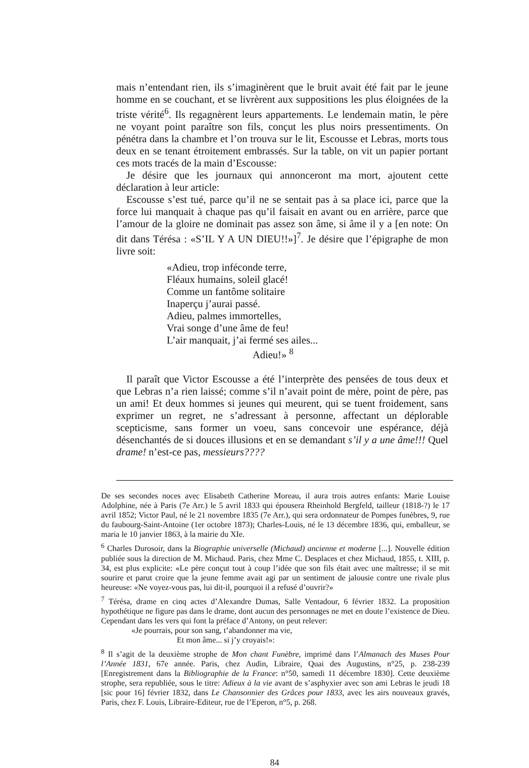mais n’entendant rien, ils s’imaginèrent que le bruit avait été fait par le jeune homme en se couchant, et se livrèrent aux suppositions les plus éloignées de la triste vérité<sup>6</sup>. Ils regagnèrent leurs appartements. Le lendemain matin, le père ne voyant point paraître son fils, conçut les plus noirs pressentiments. On pénétra dans la chambre et l’on trouva sur le lit, Escousse et Lebras, morts tous deux en se tenant étroitement embrassés. Sur la table, on vit un papier portant ces mots tracés de la main d’Escousse:
Je désire que les journaux qui annonceront ma mort, ajoutent cette déclaration à leur article:
Escousse s’est tué, parce qu’il ne se sentait pas à sa place ici, parce que la force lui manquait à chaque pas qu’il faisait en avant ou en arrière, parce que l’amour de la gloire ne dominait pas assez son âme, si âme il y a [en note: On dit dans Téré­sa : «S’IL Y A UN DIEU!!»]<sup>7</sup>. Je désire que l’épigraphe de mon livre soit:
«Adieu, trop inféconde terre,
Fléaux humains, soleil glacé!
Comme un fantôme solitaire
Inaperçu j’aurai passé.
Adieu, palmes immortelles,
Vrai songe d’une âme de feu!
L’air manquait, j’ai fermé ses ailes...
Adieu!» <sup>8</sup>
Il paraît que Victor Escousse a été l’interprète des pensées de tous deux et que Lebras n’a rien laissé; comme s’il n’avait point de mère, point de père, pas un ami! Et deux hommes si jeunes qui meurent, qui se tuent froidement, sans exprimer un regret, ne s’adressant à personne, affectant un déplorable scepticisme, sans former un voeu, sans concevoir une espérance, déjà désenchantés de si douces illusions et en se demandant s’il y a une âme!!! Quel drame! n’est-ce pas, messieurs????
De ses secondes noces avec Elisabeth Catherine Moreau, il aura trois autres enfants: Marie Louise Adolphine, née à Paris (7e Arr.) le 5 avril 1833 qui épousera Rheinhold Bergfeld, tailleur (1818-?) le 17 avril 1852; Victor Paul, né le 21 novembre 1835 (7e Arr.), qui sera ordonnateur de Pompes funèbres, 9, rue du faubourg-Saint-Antoine (1er octobre 1873); Charles-Louis, né le 13 décembre 1836, qui, emballeur, se maria le 10 janvier 1863, à la mairie du XIe.
<sup>6</sup> Charles Durosoir, dans la Biographie universelle (Michaud) ancienne et moderne [...]. Nouvelle édition publiée sous la direction de M. Michaud. Paris, chez Mme C. Desplaces et chez Michaud, 1855, t. XIII, p. 34, est plus explicite: «Le père conçut tout à coup l’idée que son fils était avec une maîtresse; il se mit sourire et parut croire que la jeune femme avait agi par un sentiment de jalousie contre une rivale plus heureuse: «Ne voyez-vous pas, lui dit-il, pourquoi il a refusé d’ouvrir?»
<sup>7</sup> Térésa, drame en cinq actes d’Alexandre Dumas, Salle Ventadour, 6 février 1832. La proposition hypothétique ne figure pas dans le drame, dont aucun des personnages ne met en doute l’existence de Dieu. Cependant dans les vers qui font la préface d’Antony, on peut relever:
«Je pourrais, pour son sang, t’abandonner ma vie,
Et mon âme... si j’y croyais!»:
<sup>8</sup> Il s’agit de la deuxième strophe de Mon chant Funèbre, imprimé dans l’Almanach des Muses Pour l’Année 1831, 67e année. Paris, chez Audin, Libraire, Quai des Augustins, n°25, p. 238-239 [Enregistrement dans la Bibliographie de la France: n°50, samedi 11 décembre 1830]. Cette deuxième strophe, sera republiée, sous le titre: Adieux à la vie avant de s’asphyxier avec son ami Lebras le jeudi 18 [sic pour 16] février 1832, dans Le Chansonnier des Grâces pour 1833, avec les airs nouveaux gravés, Paris, chez F. Louis, Libraire-Editeur, rue de l’Eperon, n°5, p. 268.
84